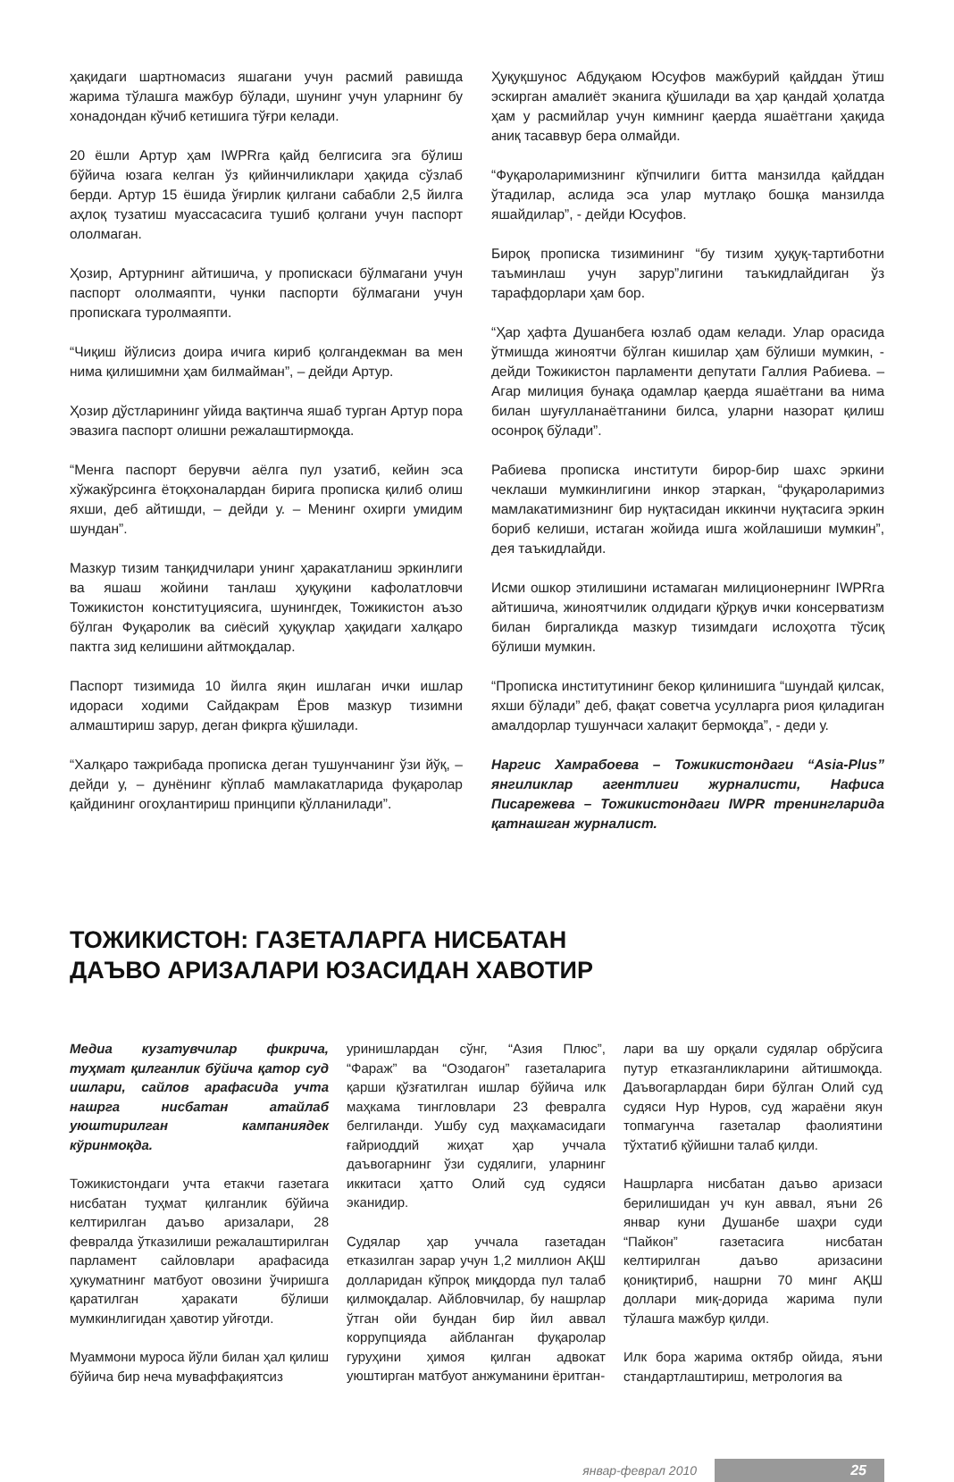ҳақидаги шартномасиз яшагани учун расмий равишда жарима тўлашга мажбур бўлади, шунинг учун уларнинг бу хонадондан кўчиб кетишига тўғри келади.
20 ёшли Артур ҳам IWPRга қайд белгисига эга бўлиш бўйича юзага келган ўз қийинчиликлари ҳақида сўзлаб берди. Артур 15 ёшида ўғирлик қилгани сабабли 2,5 йилга аҳлоқ тузатиш муассасасига тушиб қолгани учун паспорт ололмаган.
Ҳозир, Артурнинг айтишича, у пропискаси бўлмагани учун паспорт ололмаяпти, чунки паспорти бўлмагани учун пропискага туролмаяпти.
“Чиқиш йўлисиз доира ичига кириб қолгандекман ва мен нима қилишимни ҳам билмайман”, – дейди Артур.
Ҳозир дўстларининг уйида вақтинча яшаб турган Артур пора эвазига паспорт олишни режалаштирмоқда.
“Менга паспорт берувчи аёлга пул узатиб, кейин эса хўжакўрсинга ётоқхоналардан бирига прописка қилиб олиш яхши, деб айтишди, – дейди у. – Менинг охирги умидим шундан”.
Мазкур тизим танқидчилари унинг ҳаракатланиш эркинлиги ва яшаш жойини танлаш ҳуқуқини кафолатловчи Тожикистон конституциясига, шунингдек, Тожикистон аъзо бўлган Фуқаролик ва сиёсий ҳуқуқлар ҳақидаги халқаро пактга зид келишини айтмоқдалар.
Паспорт тизимида 10 йилга яқин ишлаган ички ишлар идораси ходими Сайдакрам Ёров мазкур тизимни алмаштириш зарур, деган фикрга қўшилади.
“Халқаро тажрибада прописка деган тушунчанинг ўзи йўқ, – дейди у, – дунёнинг кўплаб мамлакатларида фуқаролар қайдининг огоҳлантириш принципи қўлланилади”.
Ҳуқуқшунос Абдуқаюм Юсуфов мажбурий қайддан ўтиш эскирган амалиёт эканига қўшилади ва ҳар қандай ҳолатда ҳам у расмийлар учун кимнинг қаерда яшаётгани ҳақида аниқ тасаввур бера олмайди.
“Фуқароларимизнинг кўпчилиги битта манзилда қайддан ўтадилар, аслида эса улар мутлақо бошқа манзилда яшайдилар”, - дейди Юсуфов.
Бироқ прописка тизимининг “бу тизим ҳуқуқ-тартиботни таъминлаш учун зарур”лигини таъкидлайдиган ўз тарафдорлари ҳам бор.
“Ҳар ҳафта Душанбега юзлаб одам келади. Улар орасида ўтмишда жиноятчи бўлган кишилар ҳам бўлиши мумкин, - дейди Тожикистон парламенти депутати Галлия Рабиева. – Агар милиция бунақа одамлар қаерда яшаётгани ва нима билан шуғулланаётганини билса, уларни назорат қилиш осонроқ бўлади”.
Рабиева прописка институти бирор-бир шахс эркини чеклаши мумкинлигини инкор этаркан, “фуқароларимиз мамлакатимизнинг бир нуқтасидан иккинчи нуқтасига эркин бориб келиши, истаган жойида ишга жойлашиши мумкин”, дея таъкидлайди.
Исми ошкор этилишини истамаган милиционернинг IWPRга айтишича, жиноятчилик олдидаги қўрқув ички консерватизм билан биргаликда мазкур тизимдаги ислоҳотга тўсиқ бўлиши мумкин.
“Прописка институтининг бекор қилинишига “шундай қилсак, яхши бўлади” деб, фақат советча усулларга риоя қиладиган амалдорлар тушунчаси халақит бермоқда”, - деди у.
Наргис Хамрабоева – Тожикистондаги “Asia-Plus” янгиликлар агентлиги журналисти, Нафиса Писарежева – Тожикистондаги IWPR тренингларида қатнашган журналист.
ТОЖИКИСТОН: ГАЗЕТАЛАРГА НИСБАТАН
ДАЪВО АРИЗАЛАРИ ЮЗАСИДАН ХАВОТИР
Медиа кузатувчилар фикрича, туҳмат қилганлик бўйича қатор суд ишлари, сайлов арафасида учта нашрга нисбатан атайлаб уюштирилган кампаниядек кўринмоқда.
Тожикистондаги учта етакчи газетага нисбатан туҳмат қилганлик бўйича келтирилган даъво аризалари, 28 февралда ўтказилиши режалаштирилган парламент сайловлари арафасида ҳукуматнинг матбуот овозини ўчиришга қаратилган ҳаракати бўлиши мумкинлигидан ҳавотир уйғотди.
Муаммони муроса йўли билан ҳал қилиш бўйича бир неча муваффақиятсиз
уринишлардан сўнг, “Азия Плюс”, “Фараж” ва “Озодагон” газеталарига қарши қўзғатилган ишлар бўйича илк маҳкама тингловлари 23 февралга белгиланди. Ушбу суд маҳкамасидаги ғайриоддий жиҳат ҳар уччала даъвогарнинг ўзи судялиги, уларнинг иккитаси ҳатто Олий суд судяси эканидир.
Судялар ҳар уччала газетадан етказилган зарар учун 1,2 миллион АҚШ долларидан кўпроқ миқдорда пул талаб қилмоқдалар. Айбловчилар, бу нашрлар ўтган ойи бундан бир йил аввал коррупцияда айбланган фуқаролар гуруҳини ҳимоя қилган адвокат уюштирган матбуот анжуманини ёритган-
лари ва шу орқали судялар обрўсига путур етказганликларини айтишмоқда. Даъвогарлардан бири бўлган Олий суд судяси Нур Нуров, суд жараёни якун топмагунча газеталар фаолиятини тўхтатиб қўйишни талаб қилди.
Нашрларга нисбатан даъво аризаси берилишидан уч кун аввал, яъни 26 январ куни Душанбе шаҳри суди “Пайкон” газетасига нисбатан келтирилган даъво аризасини қониқтириб, нашрни 70 минг АҚШ доллари миқ-дорида жарима пули тўлашга мажбур қилди.
Илк бора жарима октябр ойида, яъни стандартлаштириш, метрология ва
январ-феврал 2010 25